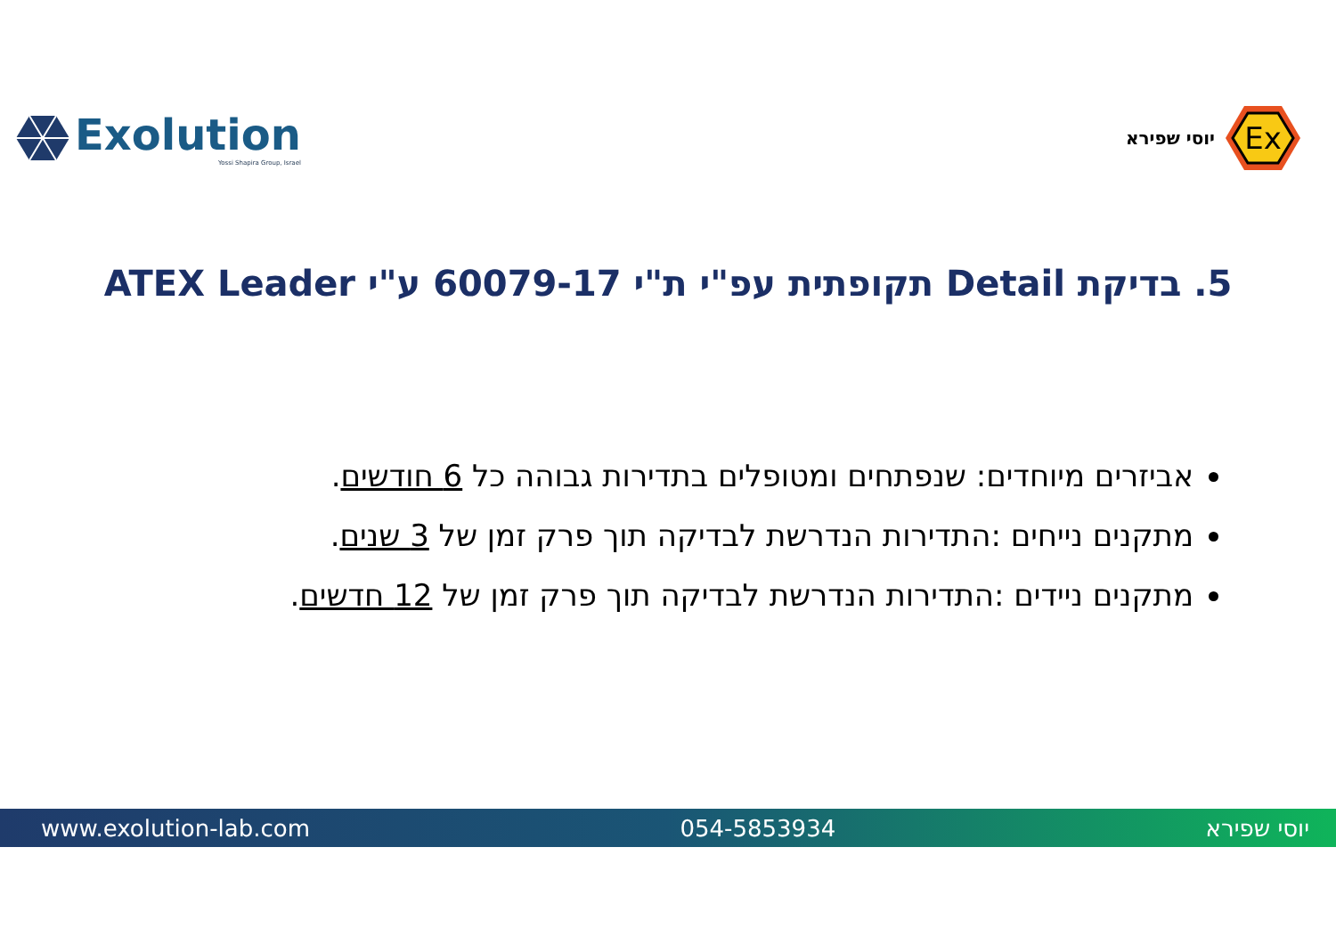Exolution
Yossi Shapira Group, Israel
Ex
יוסי שפירא
5. בדיקת Detail תקופתית עפ"י ת"י 60079-17 ע"י ATEX Leader
אביזרים מיוחדים: שנפתחים ומטופלים בתדירות גבוהה כל 6 חודשים.
מתקנים נייחים :התדירות הנדרשת לבדיקה תוך פרק זמן של 3 שנים.
מתקנים ניידים :התדירות הנדרשת לבדיקה תוך פרק זמן של 12 חדשים.
www.exolution-lab.com 054-5853934 יוסי שפירא